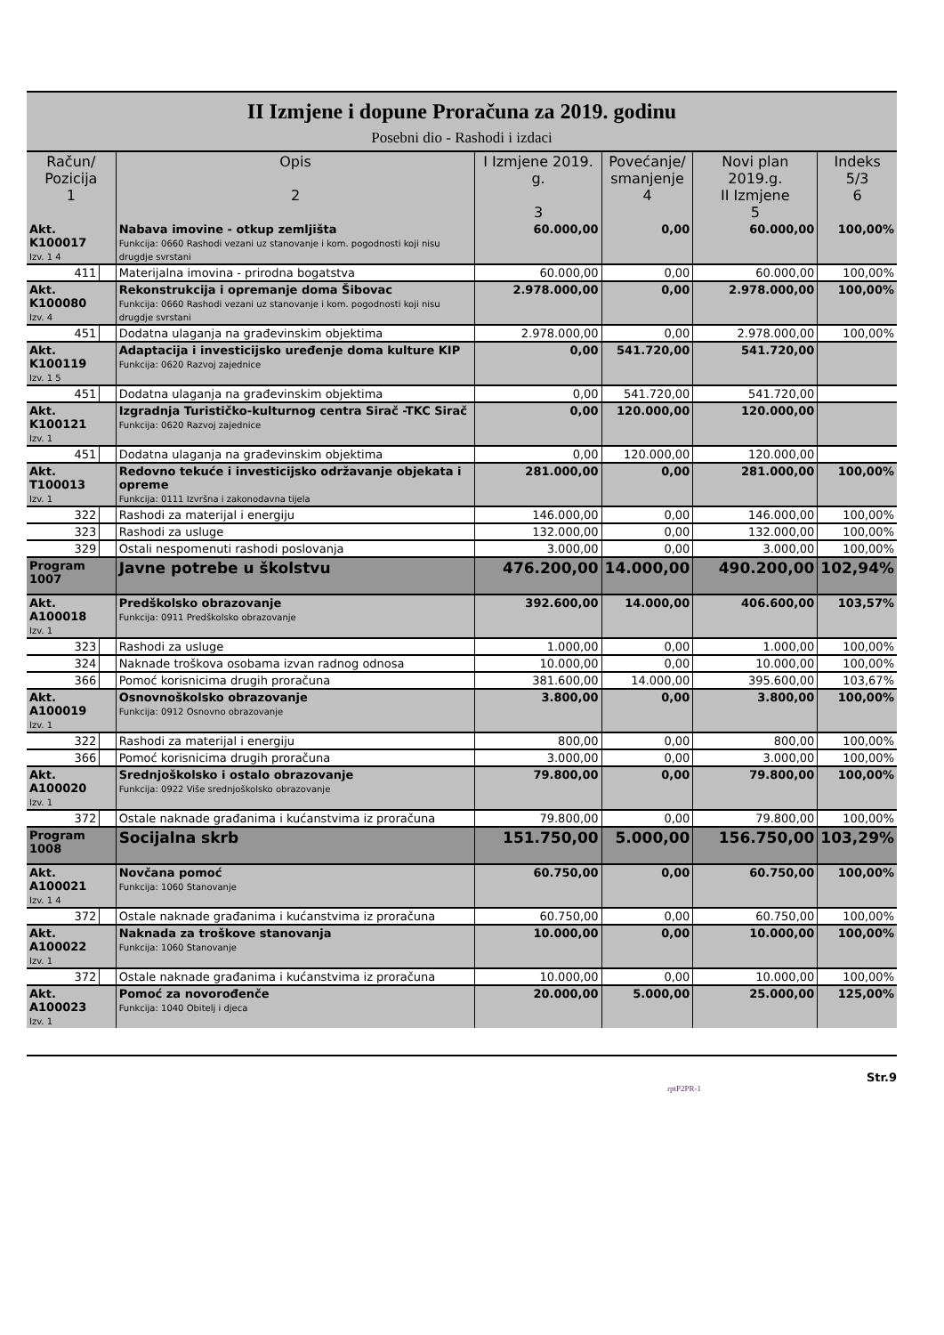II Izmjene i dopune Proračuna za 2019. godinu
Posebni dio - Rashodi i izdaci
| Račun/ Pozicija 1 | | Opis 2 | I Izmjene 2019. g. 3 | Povećanje/ smanjenje 4 | Novi plan 2019.g. II Izmjene 5 | Indeks 5/3 6 |
| --- | --- | --- | --- | --- | --- | --- |
| Akt. K100017 Izv. 1 4 | | Nabava imovine - otkup zemljišta Funkcija: 0660 Rashodi vezani uz stanovanje i kom. pogodnosti koji nisu drugdje svrstani | 60.000,00 | 0,00 | 60.000,00 | 100,00% |
| 411 | | Materijalna imovina - prirodna bogatstva | 60.000,00 | 0,00 | 60.000,00 | 100,00% |
| Akt. K100080 Izv. 4 | | Rekonstrukcija i opremanje doma Šibovac Funkcija: 0660 Rashodi vezani uz stanovanje i kom. pogodnosti koji nisu drugdje svrstani | 2.978.000,00 | 0,00 | 2.978.000,00 | 100,00% |
| 451 | | Dodatna ulaganja na građevinskim objektima | 2.978.000,00 | 0,00 | 2.978.000,00 | 100,00% |
| Akt. K100119 Izv. 1 5 | | Adaptacija i investicijsko uređenje doma kulture KIP Funkcija: 0620 Razvoj zajednice | 0,00 | 541.720,00 | 541.720,00 | |
| 451 | | Dodatna ulaganja na građevinskim objektima | 0,00 | 541.720,00 | 541.720,00 | |
| Akt. K100121 Izv. 1 | | Izgradnja Turističko-kulturnog centra Sirač -TKC Sirač Funkcija: 0620 Razvoj zajednice | 0,00 | 120.000,00 | 120.000,00 | |
| 451 | | Dodatna ulaganja na građevinskim objektima | 0,00 | 120.000,00 | 120.000,00 | |
| Akt. T100013 Izv. 1 | | Redovno tekuće i investicijsko održavanje objekata i opreme Funkcija: 0111 Izvršna i zakonodavna tijela | 281.000,00 | 0,00 | 281.000,00 | 100,00% |
| 322 | | Rashodi za materijal i energiju | 146.000,00 | 0,00 | 146.000,00 | 100,00% |
| 323 | | Rashodi za usluge | 132.000,00 | 0,00 | 132.000,00 | 100,00% |
| 329 | | Ostali nespomenuti rashodi poslovanja | 3.000,00 | 0,00 | 3.000,00 | 100,00% |
| Program 1007 | | Javne potrebe u školstvu | 476.200,00 | 14.000,00 | 490.200,00 | 102,94% |
| Akt. A100018 Izv. 1 | | Predškolsko obrazovanje Funkcija: 0911 Predškolsko obrazovanje | 392.600,00 | 14.000,00 | 406.600,00 | 103,57% |
| 323 | | Rashodi za usluge | 1.000,00 | 0,00 | 1.000,00 | 100,00% |
| 324 | | Naknade troškova osobama izvan radnog odnosa | 10.000,00 | 0,00 | 10.000,00 | 100,00% |
| 366 | | Pomoć korisnicima drugih proračuna | 381.600,00 | 14.000,00 | 395.600,00 | 103,67% |
| Akt. A100019 Izv. 1 | | Osnovnoškolsko obrazovanje Funkcija: 0912 Osnovno obrazovanje | 3.800,00 | 0,00 | 3.800,00 | 100,00% |
| 322 | | Rashodi za materijal i energiju | 800,00 | 0,00 | 800,00 | 100,00% |
| 366 | | Pomoć korisnicima drugih proračuna | 3.000,00 | 0,00 | 3.000,00 | 100,00% |
| Akt. A100020 Izv. 1 | | Srednjoškolsko i ostalo obrazovanje Funkcija: 0922 Više srednjoškolsko obrazovanje | 79.800,00 | 0,00 | 79.800,00 | 100,00% |
| 372 | | Ostale naknade građanima i kućanstvima iz proračuna | 79.800,00 | 0,00 | 79.800,00 | 100,00% |
| Program 1008 | | Socijalna skrb | 151.750,00 | 5.000,00 | 156.750,00 | 103,29% |
| Akt. A100021 Izv. 1 4 | | Novčana pomoć Funkcija: 1060 Stanovanje | 60.750,00 | 0,00 | 60.750,00 | 100,00% |
| 372 | | Ostale naknade građanima i kućanstvima iz proračuna | 60.750,00 | 0,00 | 60.750,00 | 100,00% |
| Akt. A100022 Izv. 1 | | Naknada za troškove stanovanja Funkcija: 1060 Stanovanje | 10.000,00 | 0,00 | 10.000,00 | 100,00% |
| 372 | | Ostale naknade građanima i kućanstvima iz proračuna | 10.000,00 | 0,00 | 10.000,00 | 100,00% |
| Akt. A100023 Izv. 1 | | Pomoć za novorođenče Funkcija: 1040 Obitelj i djeca | 20.000,00 | 5.000,00 | 25.000,00 | 125,00% |
Str.9
rptP2PR-1